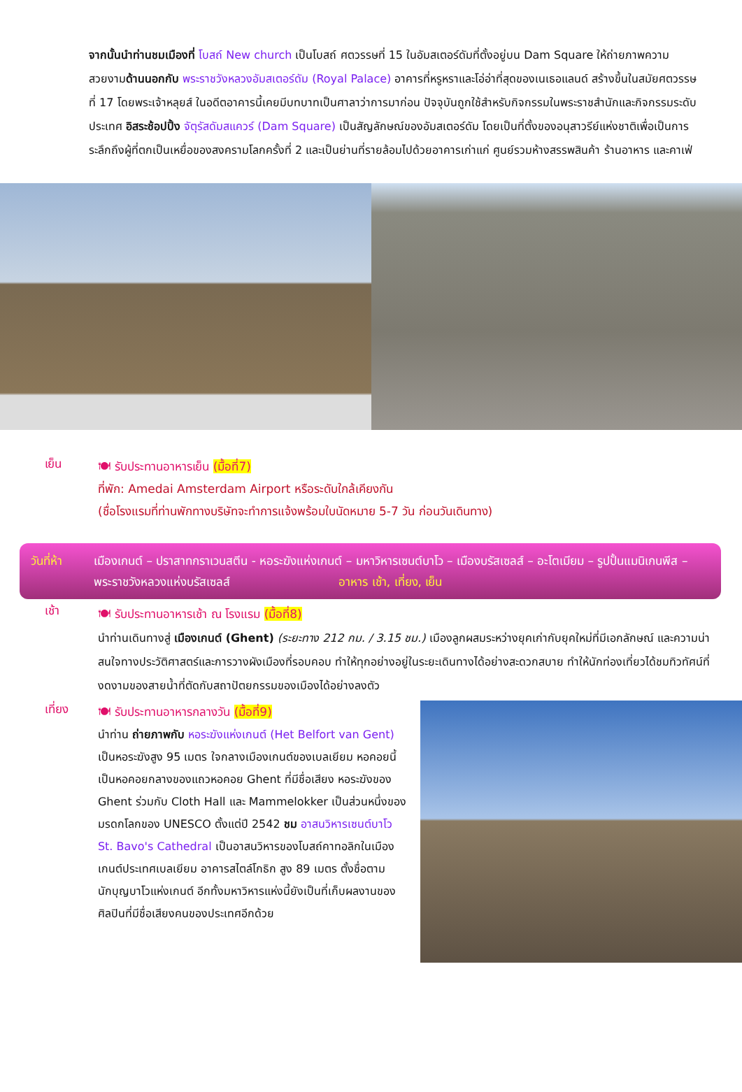จากนั้นนำท่านชมเมืองที่ โบสถ์ New church เป็นโบสถ์ ศตวรรษที่ 15 ในอัมสเตอร์ดัมที่ตั้งอยู่บน Dam Square ให้ถ่ายภาพความสวยงามด้านนอกกับ พระราชวังหลวงอัมสเตอร์ดัม (Royal Palace) อาคารที่หรูหราและโอ่อ่าที่สุดของเนเธอแลนด์ สร้างขึ้นในสมัยศตวรรษที่ 17 โดยพระเจ้าหลุยส์ ในอดีตอาคารนี้เคยมีบทบาทเป็นศาลาว่าการมาก่อน ปัจจุบันถูกใช้สำหรับกิจกรรมในพระราชสำนักและกิจกรรมระดับประเทศ อิสระช้อปปิ้ง จัตุรัสดัมสแควร์ (Dam Square) เป็นสัญลักษณ์ของอัมสเตอร์ดัม โดยเป็นที่ตั้งของอนุสาวรีย์แห่งชาติเพื่อเป็นการระลึกถึงผู้ที่ตกเป็นเหยื่อของสงครามโลกครั้งที่ 2 และเป็นย่านที่รายล้อมไปด้วยอาคารเก่าแก่ ศูนย์รวมห้างสรรพสินค้า ร้านอาหาร และคาเฟ่
เย็น
🍽 รับประทานอาหารเย็น (มื้อที่7)
ที่พัก: Amedai Amsterdam Airport หรือระดับใกล้เคียงกัน
(ชื่อโรงแรมที่ท่านพักทางบริษัทจะทำการแจ้งพร้อมใบนัดหมาย 5-7 วัน ก่อนวันเดินทาง)
วันที่ห้า
เมืองเกนต์ – ปราสาทกราเวนสตีน - หอระฆังแห่งเกนต์ – มหาวิหารเซนต์บาโว – เมืองบรัสเซลส์ – อะโตเมียม – รูปปั้นแมนิเกนพีส – พระราชวังหลวงแห่งบรัสเซลส์ อาหาร เช้า, เที่ยง, เย็น
เช้า
🍽 รับประทานอาหารเช้า ณ โรงแรม (มื้อที่8)
นำท่านเดินทางสู่ เมืองเกนต์ (Ghent) (ระยะทาง 212 กม. / 3.15 ชม.) เมืองลูกผสมระหว่างยุคเก่ากับยุคใหม่ที่มีเอกลักษณ์ และความน่าสนใจทางประวัติศาสตร์และการวางผังเมืองที่รอบคอบ ทำให้ทุกอย่างอยู่ในระยะเดินทางได้อย่างสะดวกสบาย ทำให้นักท่องเที่ยวได้ชมทิวทัศน์ที่งดงามของสายน้ำที่ตัดกับสถาปัตยกรรมของเมืองได้อย่างลงตัว
เที่ยง
🍽 รับประทานอาหารกลางวัน (มื้อที่9)
นำท่าน ถ่ายภาพกับ หอระฆังแห่งเกนต์ (Het Belfort van Gent) เป็นหอระฆังสูง 95 เมตร ใจกลางเมืองเกนต์ของเบลเยียม หอคอยนี้เป็นหอคอยกลางของแถวหอคอย Ghent ที่มีชื่อเสียง หอระฆังของ Ghent ร่วมกับ Cloth Hall และ Mammelokker เป็นส่วนหนึ่งของมรดกโลกของ UNESCO ตั้งแต่ปี 2542 ชม อาสนวิหารเซนต์บาโว St. Bavo's Cathedral เป็นอาสนวิหารของโบสถ์คาทอลิกในเมืองเกนต์ประเทศเบลเยียม อาคารสไตล์โกธิก สูง 89 เมตร ตั้งชื่อตามนักบุญบาโวแห่งเกนต์ อีกทั้งมหาวิหารแห่งนี้ยังเป็นที่เก็บผลงานของศิลปินที่มีชื่อเสียงคนของประเทศอีกด้วย